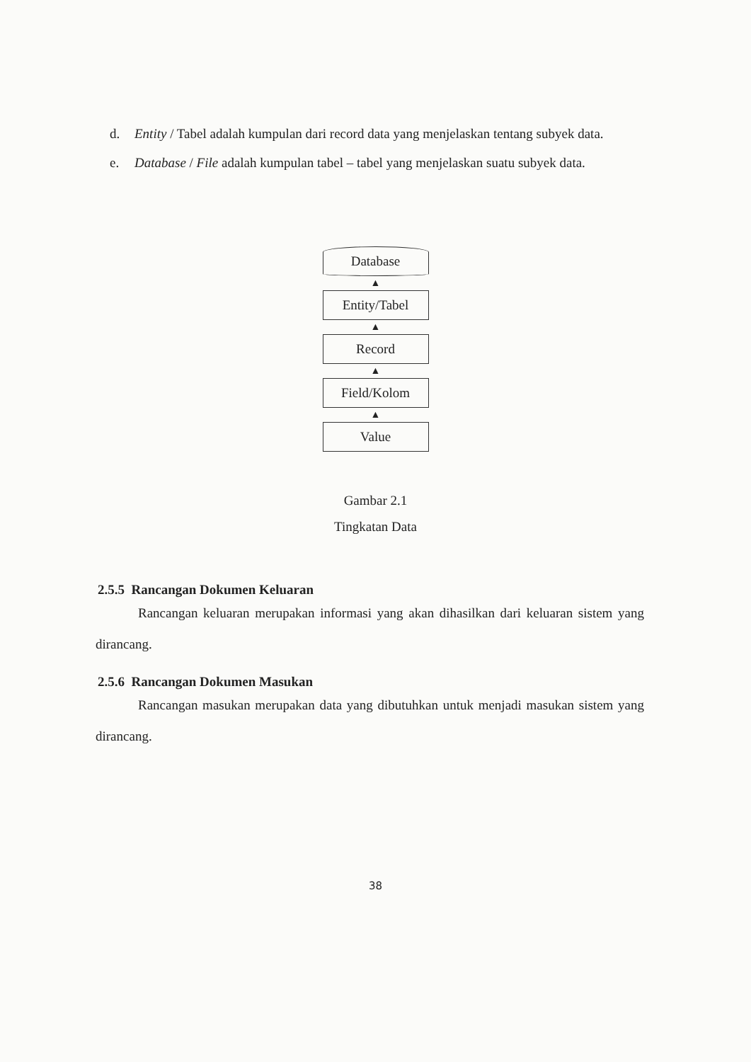d. Entity / Tabel adalah kumpulan dari record data yang menjelaskan tentang subyek data.
e. Database / File adalah kumpulan tabel – tabel yang menjelaskan suatu subyek data.
Database
▲
Entity/Tabel
▲
Record
▲
Field/Kolom
▲
Value
Gambar 2.1
Tingkatan Data
2.5.5 Rancangan Dokumen Keluaran
Rancangan keluaran merupakan informasi yang akan dihasilkan dari keluaran sistem yang dirancang.
2.5.6 Rancangan Dokumen Masukan
Rancangan masukan merupakan data yang dibutuhkan untuk menjadi masukan sistem yang dirancang.
38